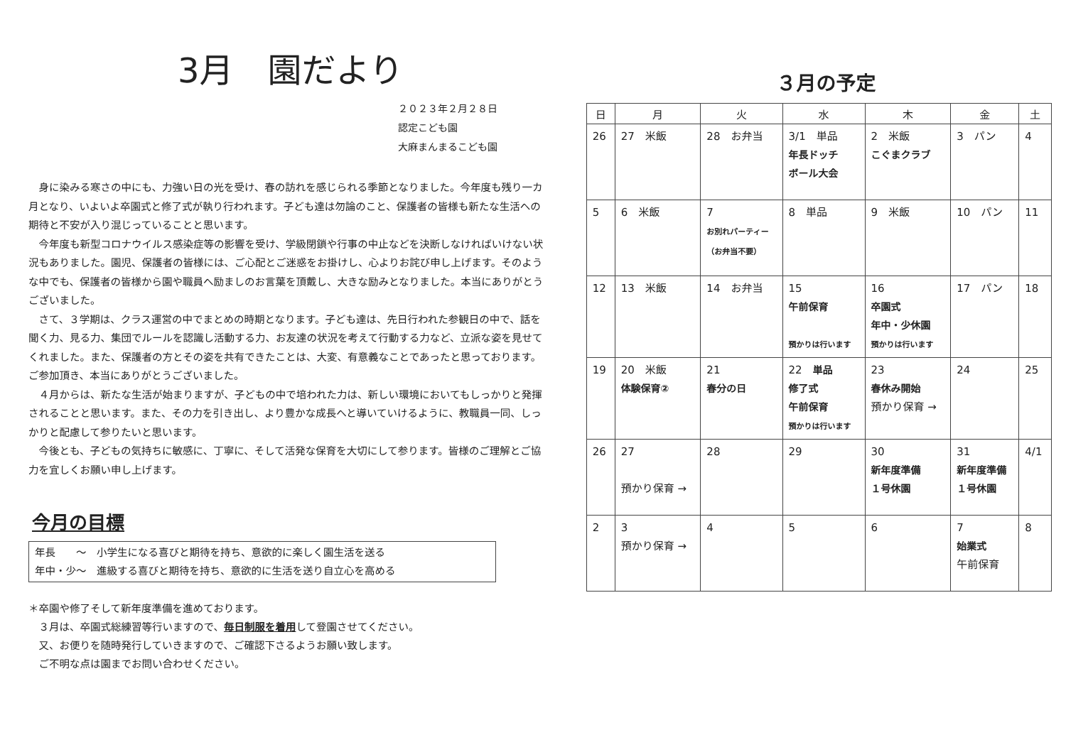3月　園だより
２０２３年２月２８日
認定こども園
大麻まんまるこども園
身に染みる寒さの中にも、力強い日の光を受け、春の訪れを感じられる季節となりました。今年度も残り一カ月となり、いよいよ卒園式と修了式が執り行われます。子ども達は勿論のこと、保護者の皆様も新たな生活への期待と不安が入り混じっていることと思います。
今年度も新型コロナウイルス感染症等の影響を受け、学級閉鎖や行事の中止などを決断しなければいけない状況もありました。園児、保護者の皆様には、ご心配とご迷惑をお掛けし、心よりお詫び申し上げます。そのような中でも、保護者の皆様から園や職員へ励ましのお言葉を頂戴し、大きな励みとなりました。本当にありがとうございました。
さて、３学期は、クラス運営の中でまとめの時期となります。子ども達は、先日行われた参観日の中で、話を聞く力、見る力、集団でルールを認識し活動する力、お友達の状況を考えて行動する力など、立派な姿を見せてくれました。また、保護者の方とその姿を共有できたことは、大変、有意義なことであったと思っております。ご参加頂き、本当にありがとうございました。
４月からは、新たな生活が始まりますが、子どもの中で培われた力は、新しい環境においてもしっかりと発揮されることと思います。また、その力を引き出し、より豊かな成長へと導いていけるように、教職員一同、しっかりと配慮して参りたいと思います。
今後とも、子どもの気持ちに敏感に、丁寧に、そして活発な保育を大切にして参ります。皆様のご理解とご協力を宜しくお願い申し上げます。
今月の目標
年長　　～　小学生になる喜びと期待を持ち、意欲的に楽しく園生活を送る
年中・少～　進級する喜びと期待を持ち、意欲的に生活を送り自立心を高める
＊卒園や修了そして新年度準備を進めております。
　３月は、卒園式総練習等行いますので、毎日制服を着用して登園させてください。
　又、お便りを随時発行していきますので、ご確認下さるようお願い致します。
　ご不明な点は園までお問い合わせください。
３月の予定
| 日 | 月 | 火 | 水 | 木 | 金 | 土 |
| --- | --- | --- | --- | --- | --- | --- |
| 26 | 27 米飯 | 28 お弁当 | 3/1 単品 年長ドッチ ボール大会 | 2 米飯 こぐまクラブ | 3 パン | 4 |
| 5 | 6 米飯 | 7 お別れパーティー （お弁当不要） | 8 単品 | 9 米飯 | 10 パン | 11 |
| 12 | 13 米飯 | 14 お弁当 | 15 午前保育 預かりは行います | 16 卒園式 年中・少休園 預かりは行います | 17 パン | 18 |
| 19 | 20 米飯 体験保育② | 21 春分の日 | 22 単品 修了式 午前保育 預かりは行います | 23 春休み開始 預かり保育 → | 24 | 25 |
| 26 | 27 預かり保育 → | 28 | 29 | 30 新年度準備 １号休園 | 31 新年度準備 １号休園 | 4/1 |
| 2 | 3 預かり保育 → | 4 | 5 | 6 | 7 始業式 午前保育 | 8 |